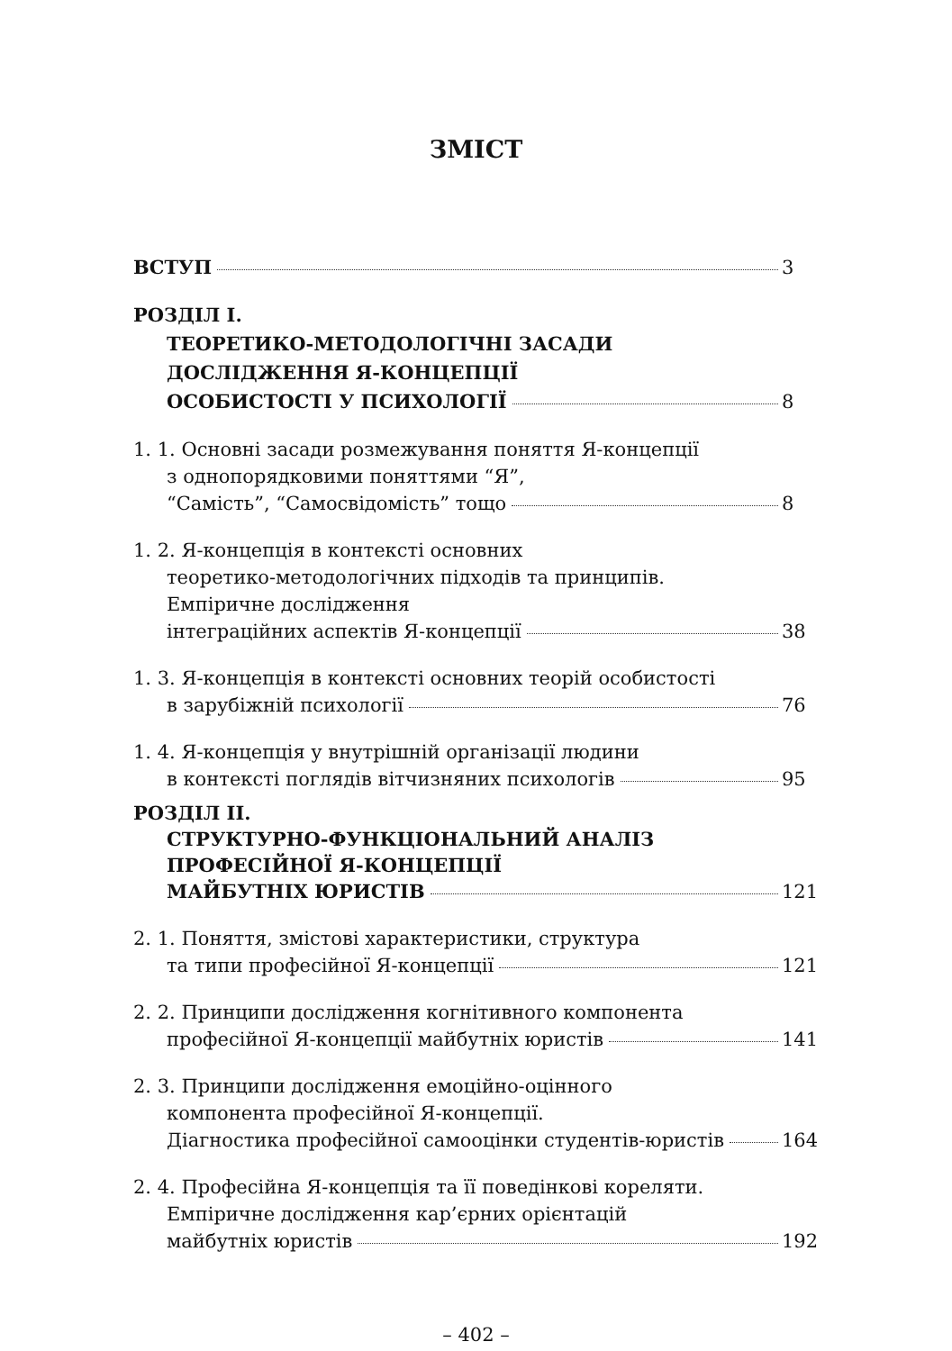ЗМІСТ
ВСТУП 3
РОЗДІЛ І.
ТЕОРЕТИКО-МЕТОДОЛОГІЧНІ ЗАСАДИ
ДОСЛІДЖЕННЯ Я-КОНЦЕПЦІЇ
ОСОБИСТОСТІ У ПСИХОЛОГІЇ 8
1. 1. Основні засади розмежування поняття Я-концепції
з однопорядковими поняттями “Я”,
“Самість”, “Самосвідомість” тощо 8
1. 2. Я-концепція в контексті основних
теоретико-методологічних підходів та принципів.
Емпіричне дослідження
інтеграційних аспектів Я-концепції 38
1. 3. Я-концепція в контексті основних теорій особистості
в зарубіжній психології 76
1. 4. Я-концепція у внутрішній організації людини
в контексті поглядів вітчизняних психологів 95
РОЗДІЛ ІІ.
СТРУКТУРНО-ФУНКЦІОНАЛЬНИЙ АНАЛІЗ
ПРОФЕСІЙНОЇ Я-КОНЦЕПЦІЇ
МАЙБУТНІХ ЮРИСТІВ 121
2. 1. Поняття, змістові характеристики, структура
та типи професійної Я-концепції 121
2. 2. Принципи дослідження когнітивного компонента
професійної Я-концепції майбутніх юристів 141
2. 3. Принципи дослідження емоційно-оцінного
компонента професійної Я-концепції.
Діагностика професійної самооцінки студентів-юристів 164
2. 4. Професійна Я-концепція та її поведінкові кореляти.
Емпіричне дослідження кар’єрних орієнтацій
майбутніх юристів 192
– 402 –